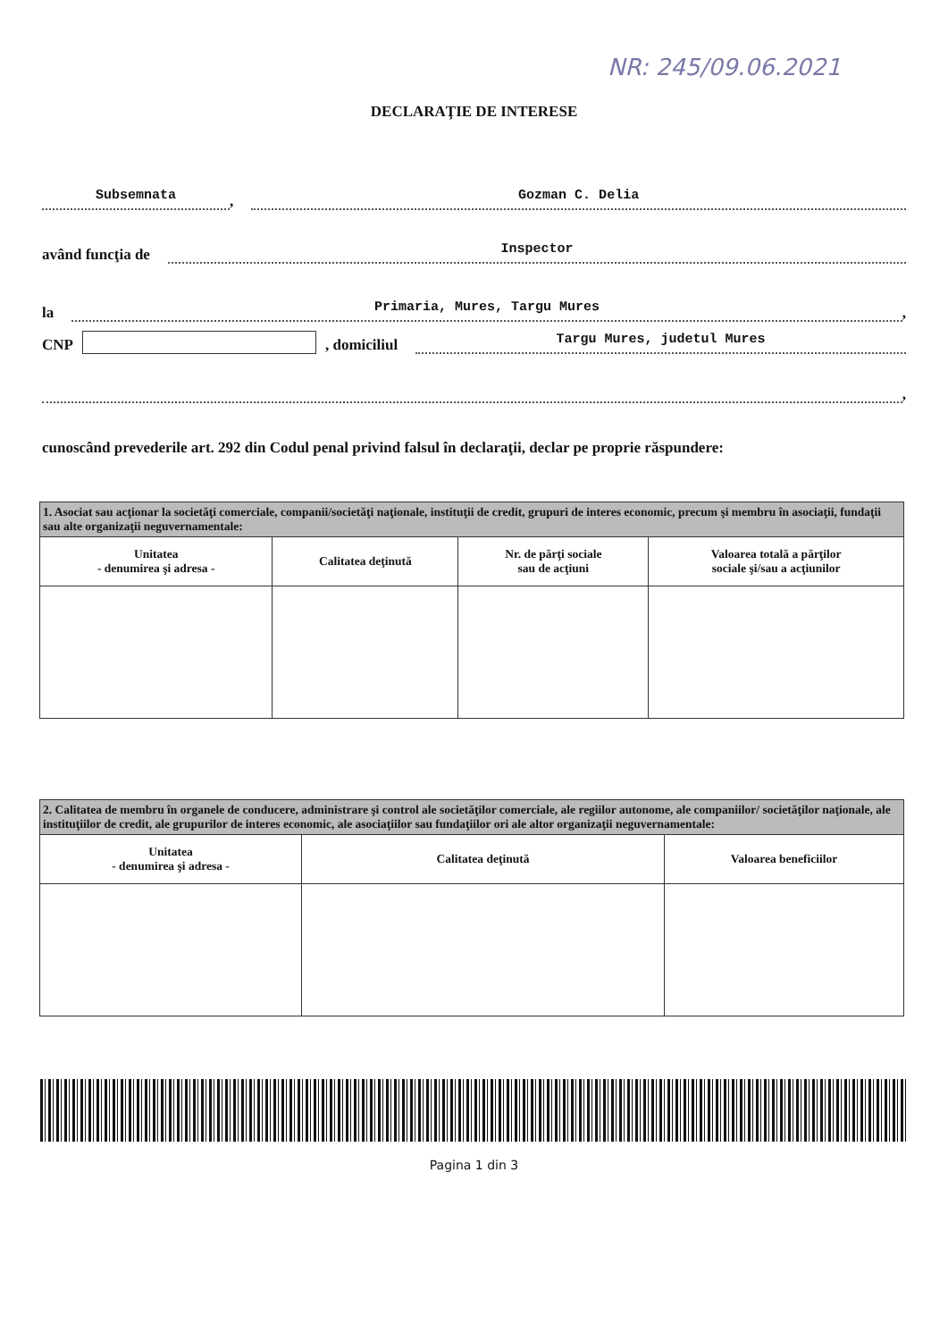NR: 245/09.06.2021
DECLARAŢIE DE INTERESE
Subsemnata, Gozman C. Delia
având funcţia de Inspector
la Primaria, Mures, Targu Mures,
CNP , domiciliul Targu Mures, judetul Mures
,
cunoscând prevederile art. 292 din Codul penal privind falsul în declaraţii, declar pe proprie răspundere:
| 1. Asociat sau acţionar la societăţi comerciale, companii/societăţi naţionale, instituţii de credit, grupuri de interes economic, precum şi membru în asociaţii, fundaţii sau alte organizaţii neguvernamentale: | | | |
| Unitatea - denumirea şi adresa - | Calitatea deţinută | Nr. de părţi sociale sau de acţiuni | Valoarea totală a părţilor sociale şi/sau a acţiunilor |
| 2. Calitatea de membru în organele de conducere, administrare şi control ale societăţilor comerciale, ale regiilor autonome, ale companiilor/ societăţilor naţionale, ale instituţiilor de credit, ale grupurilor de interes economic, ale asociaţiilor sau fundaţiilor ori ale altor organizaţii neguvernamentale: | | |
| Unitatea - denumirea şi adresa - | Calitatea deţinută | Valoarea beneficiilor |
Pagina 1 din 3